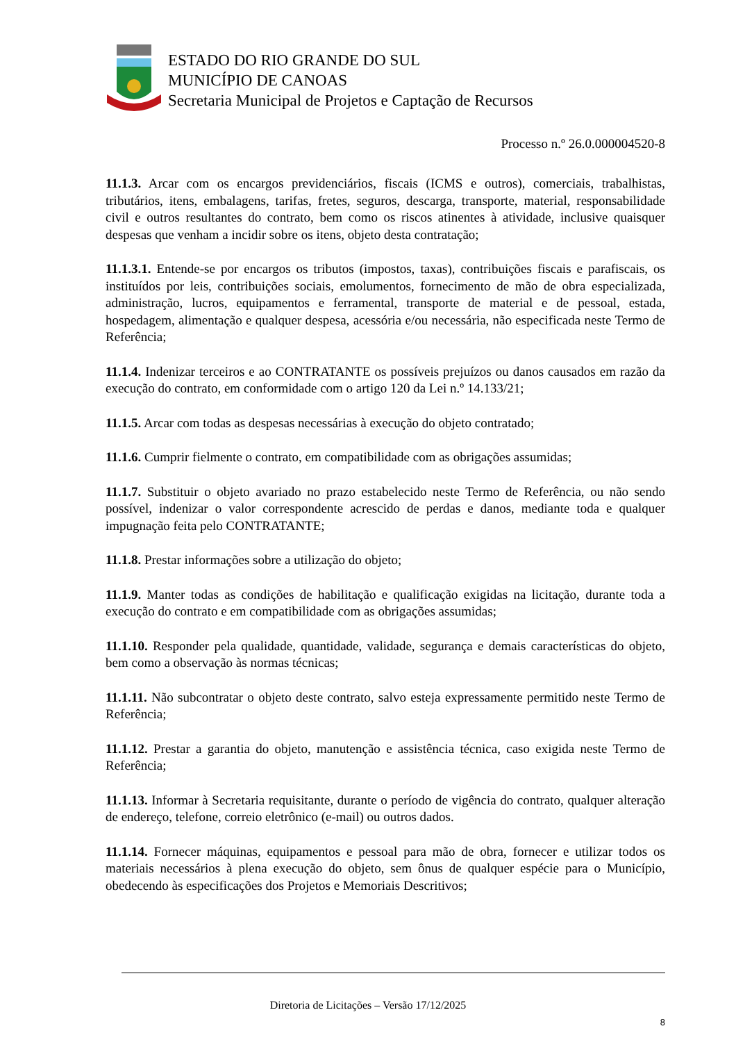ESTADO DO RIO GRANDE DO SUL
MUNICÍPIO DE CANOAS
Secretaria Municipal de Projetos e Captação de Recursos
Processo n.º 26.0.000004520-8
11.1.3. Arcar com os encargos previdenciários, fiscais (ICMS e outros), comerciais, trabalhistas, tributários, itens, embalagens, tarifas, fretes, seguros, descarga, transporte, material, responsabilidade civil e outros resultantes do contrato, bem como os riscos atinentes à atividade, inclusive quaisquer despesas que venham a incidir sobre os itens, objeto desta contratação;
11.1.3.1. Entende-se por encargos os tributos (impostos, taxas), contribuições fiscais e parafiscais, os instituídos por leis, contribuições sociais, emolumentos, fornecimento de mão de obra especializada, administração, lucros, equipamentos e ferramental, transporte de material e de pessoal, estada, hospedagem, alimentação e qualquer despesa, acessória e/ou necessária, não especificada neste Termo de Referência;
11.1.4. Indenizar terceiros e ao CONTRATANTE os possíveis prejuízos ou danos causados em razão da execução do contrato, em conformidade com o artigo 120 da Lei n.º 14.133/21;
11.1.5. Arcar com todas as despesas necessárias à execução do objeto contratado;
11.1.6. Cumprir fielmente o contrato, em compatibilidade com as obrigações assumidas;
11.1.7. Substituir o objeto avariado no prazo estabelecido neste Termo de Referência, ou não sendo possível, indenizar o valor correspondente acrescido de perdas e danos, mediante toda e qualquer impugnação feita pelo CONTRATANTE;
11.1.8. Prestar informações sobre a utilização do objeto;
11.1.9. Manter todas as condições de habilitação e qualificação exigidas na licitação, durante toda a execução do contrato e em compatibilidade com as obrigações assumidas;
11.1.10. Responder pela qualidade, quantidade, validade, segurança e demais características do objeto, bem como a observação às normas técnicas;
11.1.11. Não subcontratar o objeto deste contrato, salvo esteja expressamente permitido neste Termo de Referência;
11.1.12. Prestar a garantia do objeto, manutenção e assistência técnica, caso exigida neste Termo de Referência;
11.1.13. Informar à Secretaria requisitante, durante o período de vigência do contrato, qualquer alteração de endereço, telefone, correio eletrônico (e-mail) ou outros dados.
11.1.14. Fornecer máquinas, equipamentos e pessoal para mão de obra, fornecer e utilizar todos os materiais necessários à plena execução do objeto, sem ônus de qualquer espécie para o Município, obedecendo às especificações dos Projetos e Memoriais Descritivos;
Diretoria de Licitações – Versão 17/12/2025
8